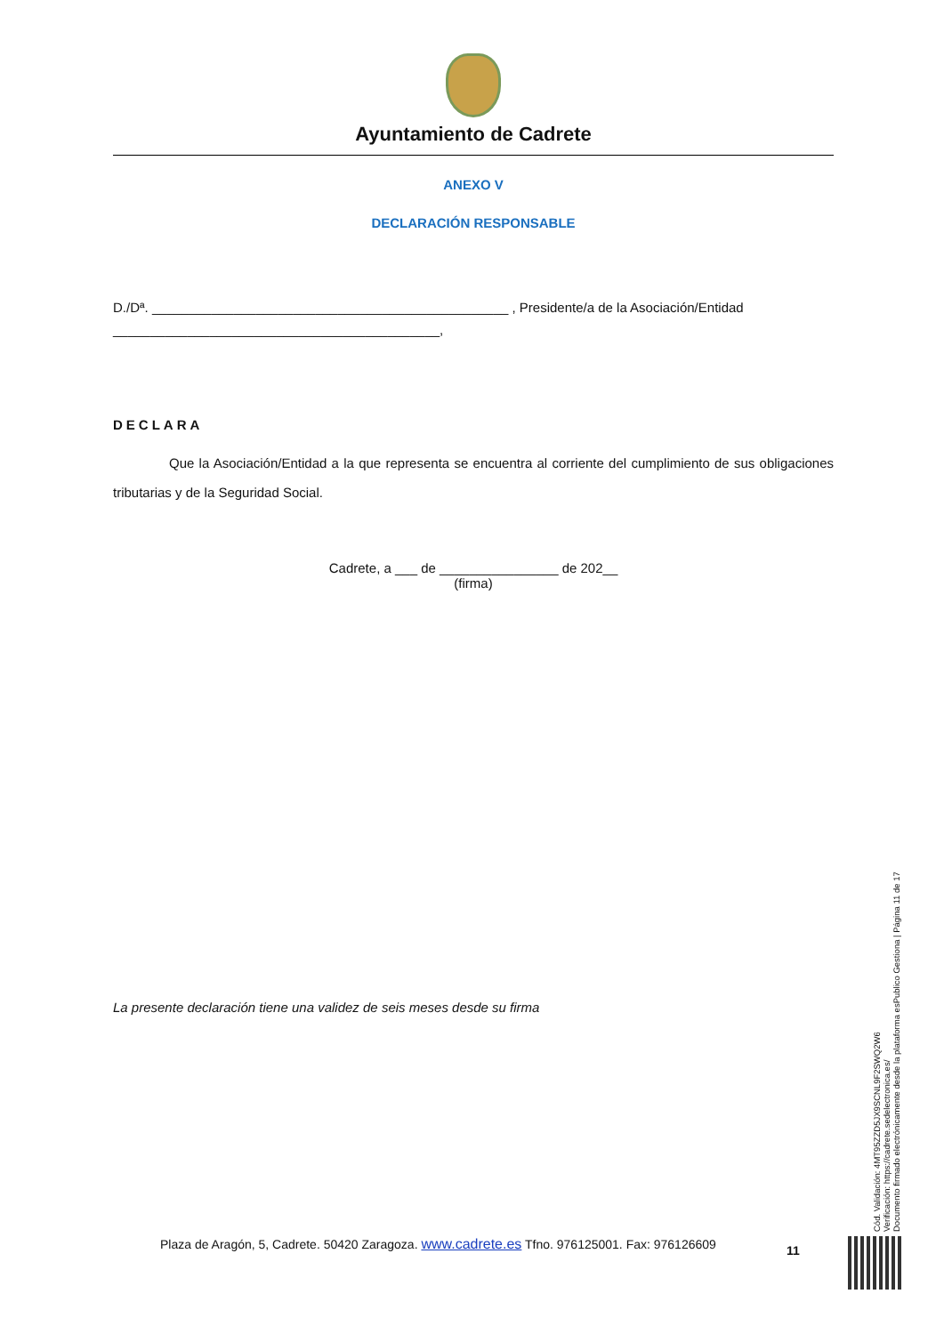Ayuntamiento de Cadrete
ANEXO V
DECLARACIÓN RESPONSABLE
D./Dª. ________________________________________________ , Presidente/a de la Asociación/Entidad
____________________________________________,
DECLARA
Que la Asociación/Entidad a la que representa se encuentra al corriente del cumplimiento de sus obligaciones tributarias y de la Seguridad Social.
Cadrete, a ___ de ________________ de 202__
(firma)
La presente declaración tiene una validez de seis meses desde su firma
Cód. Validación: 4MT95ZZD5JX9SCNL9F2SWQ2W6
Verificación: https://cadrete.sedelectronica.es/
Documento firmado electrónicamente desde la plataforma esPublico Gestiona | Página 11 de 17
Plaza de Aragón, 5, Cadrete. 50420 Zaragoza. www.cadrete.es Tfno. 976125001. Fax: 976126609
11